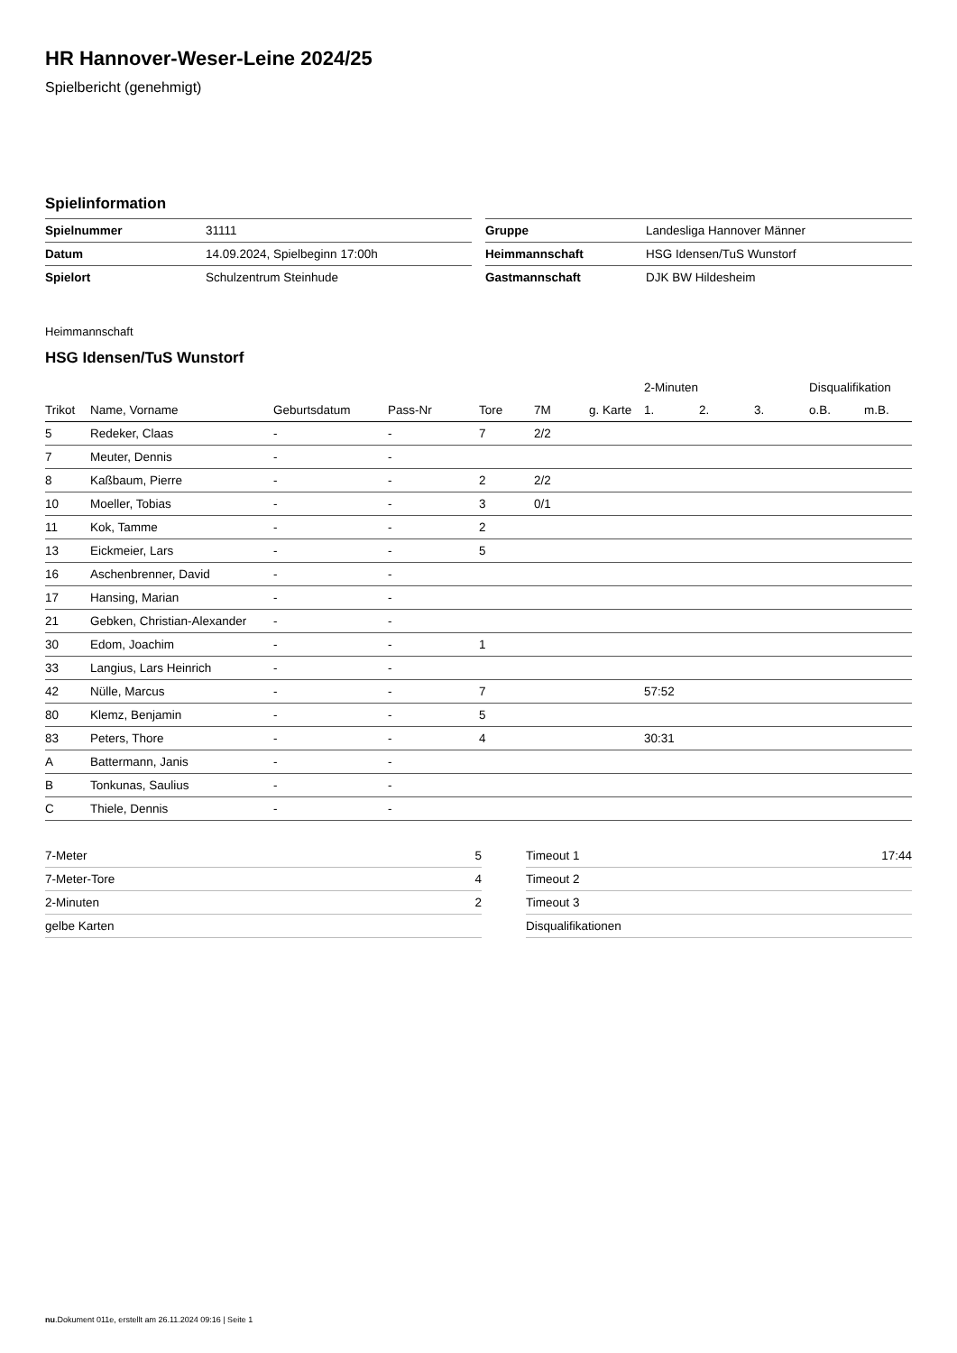HR Hannover-Weser-Leine 2024/25
Spielbericht (genehmigt)
Spielinformation
| Spielnummer | 31111 |
| Datum | 14.09.2024, Spielbeginn 17:00h |
| Spielort | Schulzentrum Steinhude |
| Gruppe | Landesliga Hannover Männer |
| Heimmannschaft | HSG Idensen/TuS Wunstorf |
| Gastmannschaft | DJK BW Hildesheim |
Heimmannschaft
HSG Idensen/TuS Wunstorf
| | | | | | | | 2-Minuten | | | Disqualifikation | |
| --- | --- | --- | --- | --- | --- | --- | --- | --- | --- | --- | --- |
| Trikot | Name, Vorname | Geburtsdatum | Pass-Nr | Tore | 7M | g. Karte | 1. | 2. | 3. | o.B. | m.B. |
| 5 | Redeker, Claas | - | - | 7 | 2/2 | | | | | | |
| 7 | Meuter, Dennis | - | - | | | | | | | | |
| 8 | Kaßbaum, Pierre | - | - | 2 | 2/2 | | | | | | |
| 10 | Moeller, Tobias | - | - | 3 | 0/1 | | | | | | |
| 11 | Kok, Tamme | - | - | 2 | | | | | | | |
| 13 | Eickmeier, Lars | - | - | 5 | | | | | | | |
| 16 | Aschenbrenner, David | - | - | | | | | | | | |
| 17 | Hansing, Marian | - | - | | | | | | | | |
| 21 | Gebken, Christian-Alexander | - | - | | | | | | | | |
| 30 | Edom, Joachim | - | - | 1 | | | | | | | |
| 33 | Langius, Lars Heinrich | - | - | | | | | | | | |
| 42 | Nülle, Marcus | - | - | 7 | | | 57:52 | | | | |
| 80 | Klemz, Benjamin | - | - | 5 | | | | | | | |
| 83 | Peters, Thore | - | - | 4 | | | 30:31 | | | | |
| A | Battermann, Janis | - | - | | | | | | | | |
| B | Tonkunas, Saulius | - | - | | | | | | | | |
| C | Thiele, Dennis | - | - | | | | | | | | |
| 7-Meter | 5 |
| 7-Meter-Tore | 4 |
| 2-Minuten | 2 |
| gelbe Karten | |
| Timeout 1 | 17:44 |
| Timeout 2 | |
| Timeout 3 | |
| Disqualifikationen | |
nu.Dokument 011e, erstellt am 26.11.2024 09:16 | Seite 1